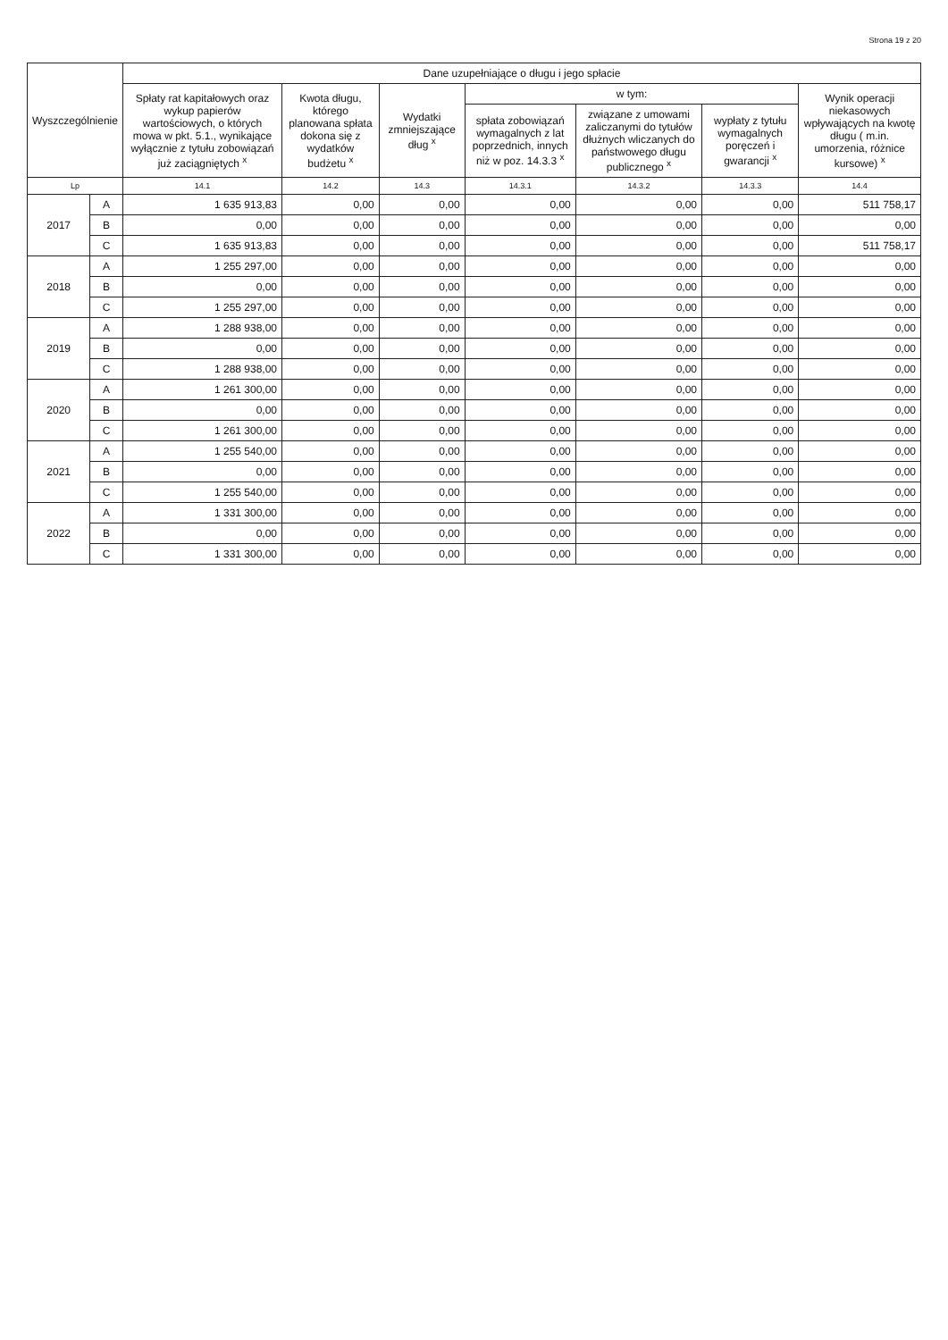Strona 19 z 20
| Wyszczególnienie | | Dane uzupełniające o długu i jego spłacie | | | | | | |
| --- | --- | --- | --- | --- | --- | --- | --- | --- |
| | | Spłaty rat kapitałowych oraz wykup papierów wartościowych, o których mowa w pkt. 5.1., wynikające wyłącznie z tytułu zobowiązań już zaciągniętych <sup>x</sup> | Kwota długu, którego planowana spłata dokona się z wydatków budżetu <sup>x</sup> | Wydatki zmniejszające dług <sup>x</sup> | w tym: | | | Wynik operacji niekasowych wpływających na kwotę długu ( m.in. umorzenia, różnice kursowe) <sup>x</sup> |
| | | | | | spłata zobowiązań wymagalnych z lat poprzednich, innych niż w poz. 14.3.3 <sup>x</sup> | związane z umowami zaliczanymi do tytułów dłużnych wliczanych do państwowego długu publicznego <sup>x</sup> | wypłaty z tytułu wymagalnych poręczeń i gwarancji <sup>x</sup> | |
| Lp | | 14.1 | 14.2 | 14.3 | 14.3.1 | 14.3.2 | 14.3.3 | 14.4 |
| 2017 | A | 1 635 913,83 | 0,00 | 0,00 | 0,00 | 0,00 | 0,00 | 511 758,17 |
| | B | 0,00 | 0,00 | 0,00 | 0,00 | 0,00 | 0,00 | 0,00 |
| | C | 1 635 913,83 | 0,00 | 0,00 | 0,00 | 0,00 | 0,00 | 511 758,17 |
| 2018 | A | 1 255 297,00 | 0,00 | 0,00 | 0,00 | 0,00 | 0,00 | 0,00 |
| | B | 0,00 | 0,00 | 0,00 | 0,00 | 0,00 | 0,00 | 0,00 |
| | C | 1 255 297,00 | 0,00 | 0,00 | 0,00 | 0,00 | 0,00 | 0,00 |
| 2019 | A | 1 288 938,00 | 0,00 | 0,00 | 0,00 | 0,00 | 0,00 | 0,00 |
| | B | 0,00 | 0,00 | 0,00 | 0,00 | 0,00 | 0,00 | 0,00 |
| | C | 1 288 938,00 | 0,00 | 0,00 | 0,00 | 0,00 | 0,00 | 0,00 |
| 2020 | A | 1 261 300,00 | 0,00 | 0,00 | 0,00 | 0,00 | 0,00 | 0,00 |
| | B | 0,00 | 0,00 | 0,00 | 0,00 | 0,00 | 0,00 | 0,00 |
| | C | 1 261 300,00 | 0,00 | 0,00 | 0,00 | 0,00 | 0,00 | 0,00 |
| 2021 | A | 1 255 540,00 | 0,00 | 0,00 | 0,00 | 0,00 | 0,00 | 0,00 |
| | B | 0,00 | 0,00 | 0,00 | 0,00 | 0,00 | 0,00 | 0,00 |
| | C | 1 255 540,00 | 0,00 | 0,00 | 0,00 | 0,00 | 0,00 | 0,00 |
| 2022 | A | 1 331 300,00 | 0,00 | 0,00 | 0,00 | 0,00 | 0,00 | 0,00 |
| | B | 0,00 | 0,00 | 0,00 | 0,00 | 0,00 | 0,00 | 0,00 |
| | C | 1 331 300,00 | 0,00 | 0,00 | 0,00 | 0,00 | 0,00 | 0,00 |